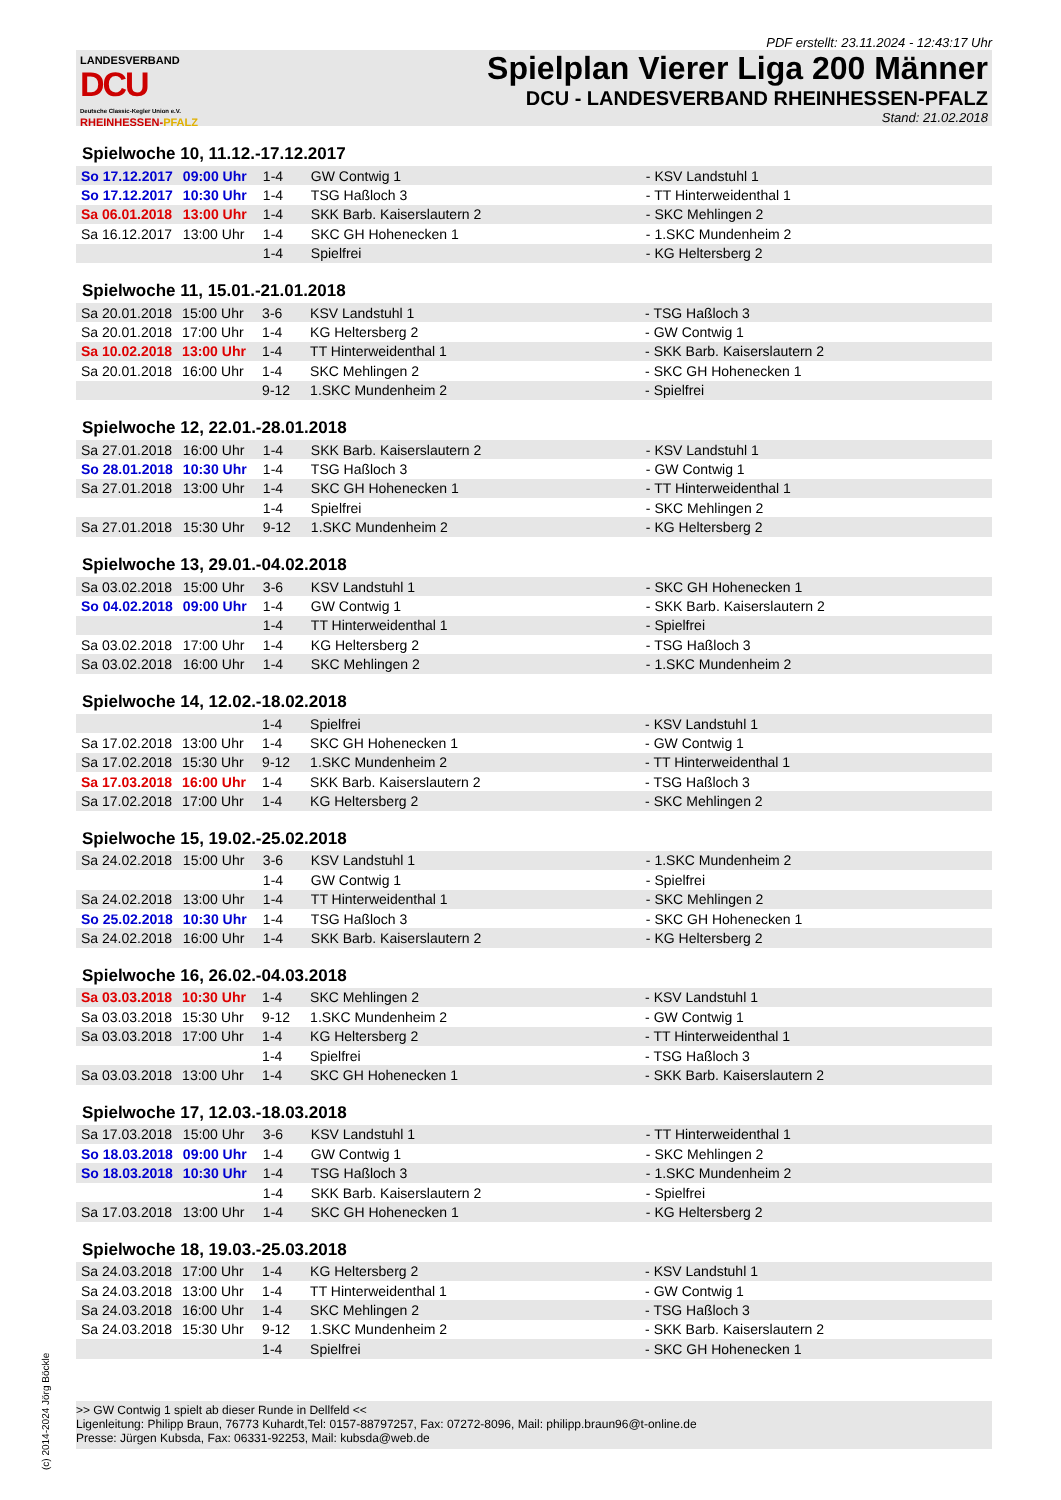PDF erstellt: 23.11.2024 - 12:43:17 Uhr
LANDESVERBAND
DCU
Deutsche Classic-Kegler Union e.V.
RHEINHESSEN-PFALZ
Spielplan Vierer Liga 200 Männer
DCU - LANDESVERBAND RHEINHESSEN-PFALZ
Stand: 21.02.2018
Spielwoche 10, 11.12.-17.12.2017
| So 17.12.2017 | 09:00 Uhr | 1-4 | GW Contwig 1 | - KSV Landstuhl 1 |
| So 17.12.2017 | 10:30 Uhr | 1-4 | TSG Haßloch 3 | - TT Hinterweidenthal 1 |
| Sa 06.01.2018 | 13:00 Uhr | 1-4 | SKK Barb. Kaiserslautern 2 | - SKC Mehlingen 2 |
| Sa 16.12.2017 | 13:00 Uhr | 1-4 | SKC GH Hohenecken 1 | - 1.SKC Mundenheim 2 |
| | | 1-4 | Spielfrei | - KG Heltersberg 2 |
Spielwoche 11, 15.01.-21.01.2018
| Sa 20.01.2018 | 15:00 Uhr | 3-6 | KSV Landstuhl 1 | - TSG Haßloch 3 |
| Sa 20.01.2018 | 17:00 Uhr | 1-4 | KG Heltersberg 2 | - GW Contwig 1 |
| Sa 10.02.2018 | 13:00 Uhr | 1-4 | TT Hinterweidenthal 1 | - SKK Barb. Kaiserslautern 2 |
| Sa 20.01.2018 | 16:00 Uhr | 1-4 | SKC Mehlingen 2 | - SKC GH Hohenecken 1 |
| | | 9-12 | 1.SKC Mundenheim 2 | - Spielfrei |
Spielwoche 12, 22.01.-28.01.2018
| Sa 27.01.2018 | 16:00 Uhr | 1-4 | SKK Barb. Kaiserslautern 2 | - KSV Landstuhl 1 |
| So 28.01.2018 | 10:30 Uhr | 1-4 | TSG Haßloch 3 | - GW Contwig 1 |
| Sa 27.01.2018 | 13:00 Uhr | 1-4 | SKC GH Hohenecken 1 | - TT Hinterweidenthal 1 |
| | | 1-4 | Spielfrei | - SKC Mehlingen 2 |
| Sa 27.01.2018 | 15:30 Uhr | 9-12 | 1.SKC Mundenheim 2 | - KG Heltersberg 2 |
Spielwoche 13, 29.01.-04.02.2018
| Sa 03.02.2018 | 15:00 Uhr | 3-6 | KSV Landstuhl 1 | - SKC GH Hohenecken 1 |
| So 04.02.2018 | 09:00 Uhr | 1-4 | GW Contwig 1 | - SKK Barb. Kaiserslautern 2 |
| | | 1-4 | TT Hinterweidenthal 1 | - Spielfrei |
| Sa 03.02.2018 | 17:00 Uhr | 1-4 | KG Heltersberg 2 | - TSG Haßloch 3 |
| Sa 03.02.2018 | 16:00 Uhr | 1-4 | SKC Mehlingen 2 | - 1.SKC Mundenheim 2 |
Spielwoche 14, 12.02.-18.02.2018
| | | 1-4 | Spielfrei | - KSV Landstuhl 1 |
| Sa 17.02.2018 | 13:00 Uhr | 1-4 | SKC GH Hohenecken 1 | - GW Contwig 1 |
| Sa 17.02.2018 | 15:30 Uhr | 9-12 | 1.SKC Mundenheim 2 | - TT Hinterweidenthal 1 |
| Sa 17.03.2018 | 16:00 Uhr | 1-4 | SKK Barb. Kaiserslautern 2 | - TSG Haßloch 3 |
| Sa 17.02.2018 | 17:00 Uhr | 1-4 | KG Heltersberg 2 | - SKC Mehlingen 2 |
Spielwoche 15, 19.02.-25.02.2018
| Sa 24.02.2018 | 15:00 Uhr | 3-6 | KSV Landstuhl 1 | - 1.SKC Mundenheim 2 |
| | | 1-4 | GW Contwig 1 | - Spielfrei |
| Sa 24.02.2018 | 13:00 Uhr | 1-4 | TT Hinterweidenthal 1 | - SKC Mehlingen 2 |
| So 25.02.2018 | 10:30 Uhr | 1-4 | TSG Haßloch 3 | - SKC GH Hohenecken 1 |
| Sa 24.02.2018 | 16:00 Uhr | 1-4 | SKK Barb. Kaiserslautern 2 | - KG Heltersberg 2 |
Spielwoche 16, 26.02.-04.03.2018
| Sa 03.03.2018 | 10:30 Uhr | 1-4 | SKC Mehlingen 2 | - KSV Landstuhl 1 |
| Sa 03.03.2018 | 15:30 Uhr | 9-12 | 1.SKC Mundenheim 2 | - GW Contwig 1 |
| Sa 03.03.2018 | 17:00 Uhr | 1-4 | KG Heltersberg 2 | - TT Hinterweidenthal 1 |
| | | 1-4 | Spielfrei | - TSG Haßloch 3 |
| Sa 03.03.2018 | 13:00 Uhr | 1-4 | SKC GH Hohenecken 1 | - SKK Barb. Kaiserslautern 2 |
Spielwoche 17, 12.03.-18.03.2018
| Sa 17.03.2018 | 15:00 Uhr | 3-6 | KSV Landstuhl 1 | - TT Hinterweidenthal 1 |
| So 18.03.2018 | 09:00 Uhr | 1-4 | GW Contwig 1 | - SKC Mehlingen 2 |
| So 18.03.2018 | 10:30 Uhr | 1-4 | TSG Haßloch 3 | - 1.SKC Mundenheim 2 |
| | | 1-4 | SKK Barb. Kaiserslautern 2 | - Spielfrei |
| Sa 17.03.2018 | 13:00 Uhr | 1-4 | SKC GH Hohenecken 1 | - KG Heltersberg 2 |
Spielwoche 18, 19.03.-25.03.2018
| Sa 24.03.2018 | 17:00 Uhr | 1-4 | KG Heltersberg 2 | - KSV Landstuhl 1 |
| Sa 24.03.2018 | 13:00 Uhr | 1-4 | TT Hinterweidenthal 1 | - GW Contwig 1 |
| Sa 24.03.2018 | 16:00 Uhr | 1-4 | SKC Mehlingen 2 | - TSG Haßloch 3 |
| Sa 24.03.2018 | 15:30 Uhr | 9-12 | 1.SKC Mundenheim 2 | - SKK Barb. Kaiserslautern 2 |
| | | 1-4 | Spielfrei | - SKC GH Hohenecken 1 |
>> GW Contwig 1 spielt ab dieser Runde in Dellfeld <<
Ligenleitung: Philipp Braun, 76773 Kuhardt,Tel: 0157-88797257, Fax: 07272-8096, Mail: philipp.braun96@t-online.de
Presse: Jürgen Kubsda, Fax: 06331-92253, Mail: kubsda@web.de
(c) 2014-2024 Jörg Böckle